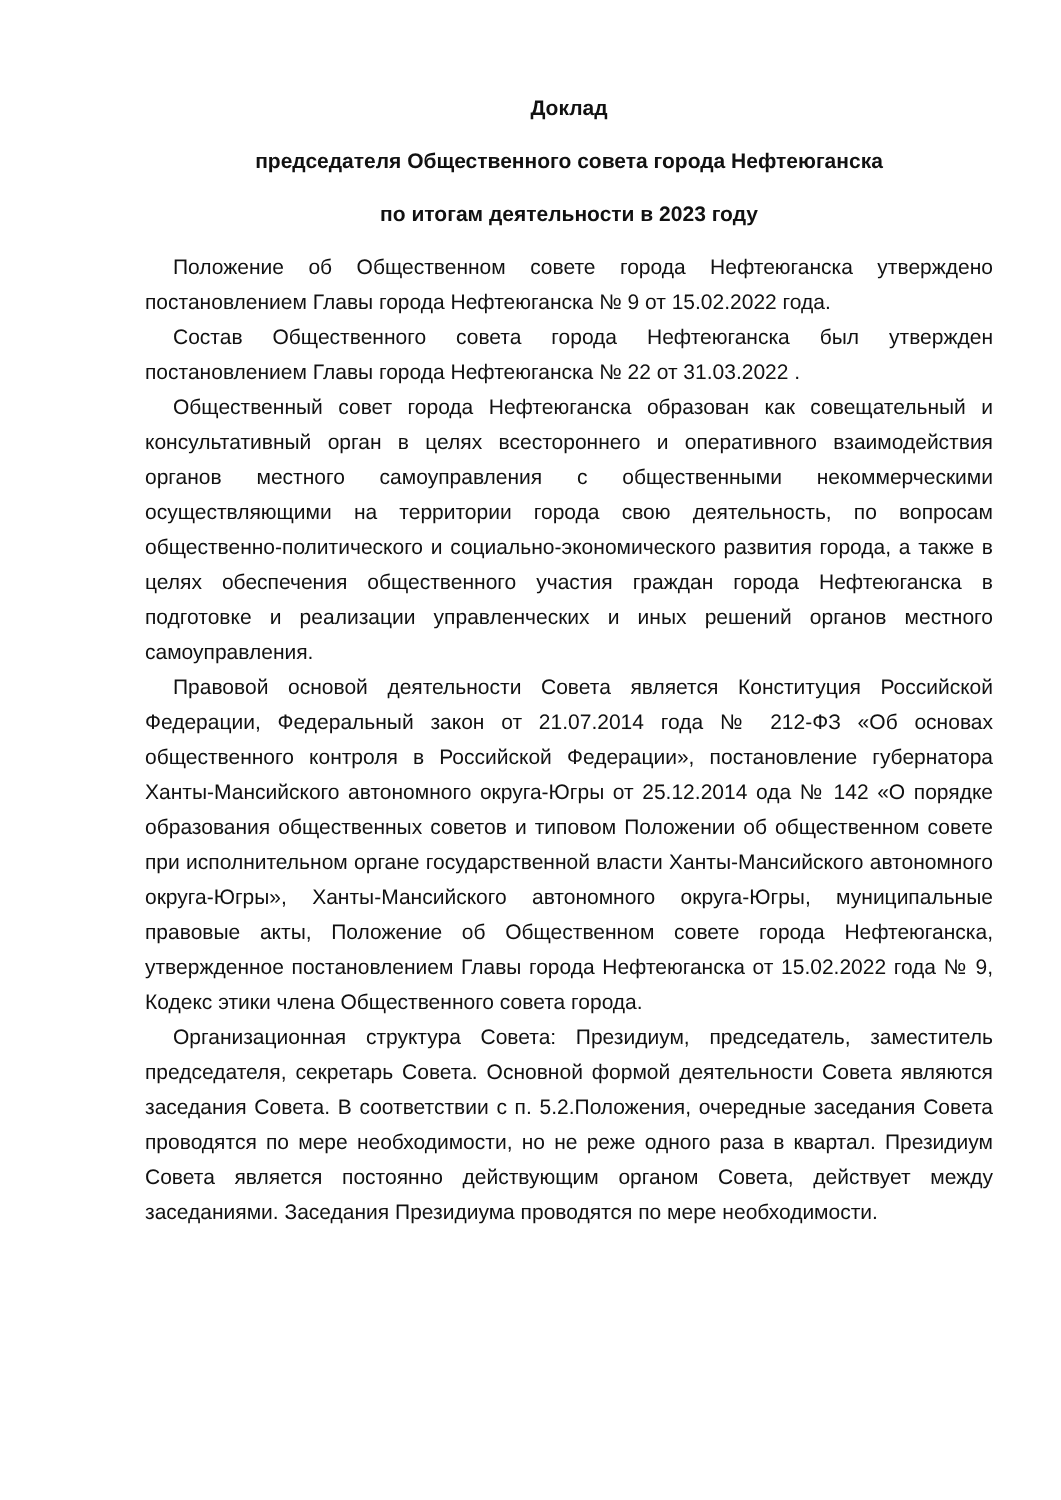Доклад
председателя Общественного совета города Нефтеюганска
по итогам деятельности в 2023 году
Положение об Общественном совете города Нефтеюганска утверждено постановлением Главы города Нефтеюганска № 9 от 15.02.2022 года.
Состав Общественного совета города Нефтеюганска был утвержден постановлением Главы города Нефтеюганска № 22 от 31.03.2022 .
Общественный совет города Нефтеюганска образован как совещательный и консультативный орган в целях всестороннего и оперативного взаимодействия органов местного самоуправления с общественными некоммерческими осуществляющими на территории города свою деятельность, по вопросам общественно-политического и социально-экономического развития города, а также в целях обеспечения общественного участия граждан города Нефтеюганска в подготовке и реализации управленческих и иных решений органов местного самоуправления.
Правовой основой деятельности Совета является Конституция Российской Федерации, Федеральный закон от 21.07.2014 года № 212-ФЗ «Об основах общественного контроля в Российской Федерации», постановление губернатора Ханты-Мансийского автономного округа-Югры от 25.12.2014 ода № 142 «О порядке образования общественных советов и типовом Положении об общественном совете при исполнительном органе государственной власти Ханты-Мансийского автономного округа-Югры», Ханты-Мансийского автономного округа-Югры, муниципальные правовые акты, Положение об Общественном совете города Нефтеюганска, утвержденное постановлением Главы города Нефтеюганска от 15.02.2022 года № 9, Кодекс этики члена Общественного совета города.
Организационная структура Совета: Президиум, председатель, заместитель председателя, секретарь Совета. Основной формой деятельности Совета являются заседания Совета. В соответствии с п. 5.2.Положения, очередные заседания Совета проводятся по мере необходимости, но не реже одного раза в квартал. Президиум Совета является постоянно действующим органом Совета, действует между заседаниями. Заседания Президиума проводятся по мере необходимости.